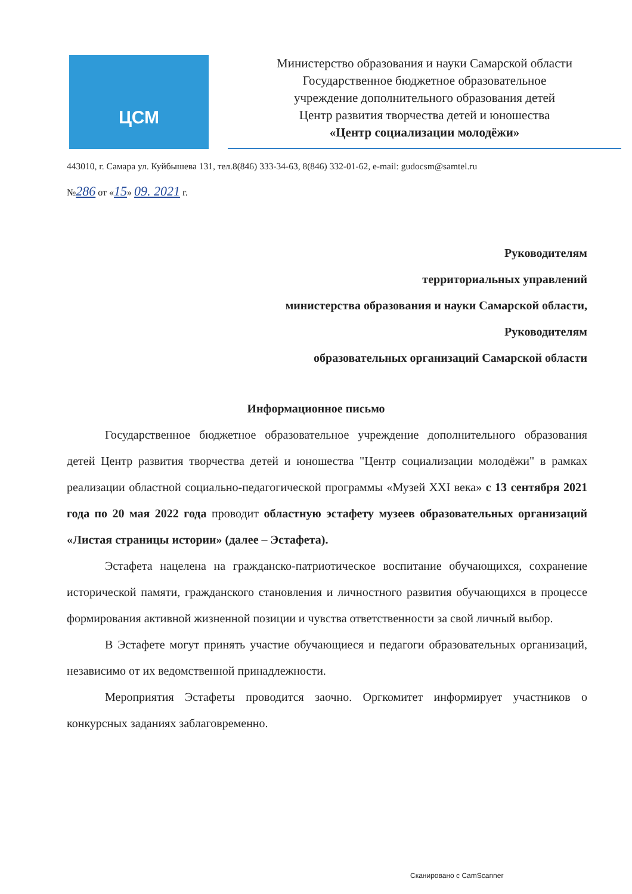ЦСМ
Министерство образования и науки Самарской области
Государственное бюджетное образовательное
учреждение дополнительного образования детей
Центр развития творчества детей и юношества
«Центр социализации молодёжи»
443010, г. Самара ул. Куйбышева 131, тел.8(846) 333-34-63, 8(846) 332-01-62, e-mail: gudocsm@samtel.ru
№286 от «15» 09. 2021 г.
Руководителям
территориальных управлений
министерства образования и науки Самарской области,
Руководителям
образовательных организаций Самарской области
Информационное письмо
Государственное бюджетное образовательное учреждение дополнительного образования детей Центр развития творчества детей и юношества "Центр социализации молодёжи" в рамках реализации областной социально-педагогической программы «Музей XXI века» с 13 сентября 2021 года по 20 мая 2022 года проводит областную эстафету музеев образовательных организаций «Листая страницы истории» (далее – Эстафета).
Эстафета нацелена на гражданско-патриотическое воспитание обучающихся, сохранение исторической памяти, гражданского становления и личностного развития обучающихся в процессе формирования активной жизненной позиции и чувства ответственности за свой личный выбор.
В Эстафете могут принять участие обучающиеся и педагоги образовательных организаций, независимо от их ведомственной принадлежности.
Мероприятия Эстафеты проводится заочно. Оргкомитет информирует участников о конкурсных заданиях заблаговременно.
Сканировано с CamScanner